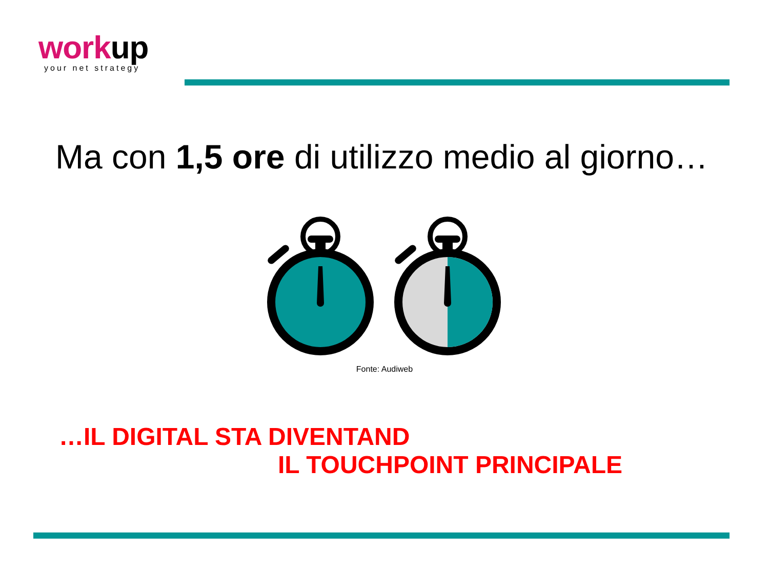work up
your net strategy
Ma con 1,5 ore di utilizzo medio al giorno…
Fonte: Audiweb
…IL DIGITAL STA DIVENTAND
IL TOUCHPOINT PRINCIPALE